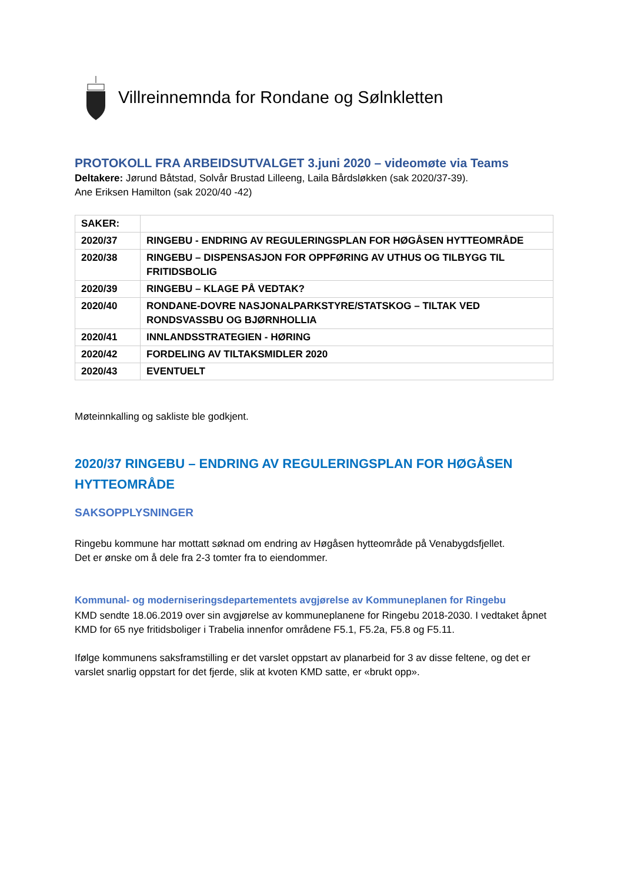Villreinnemnda for Rondane og Sølnkletten
PROTOKOLL FRA ARBEIDSUTVALGET 3.juni 2020 – videomøte via Teams
Deltakere: Jørund Båtstad, Solvår Brustad Lilleeng, Laila Bårdsløkken (sak 2020/37-39).
Ane Eriksen Hamilton (sak 2020/40 -42)
| SAKER: | |
| 2020/37 | RINGEBU - ENDRING AV REGULERINGSPLAN FOR HØGÅSEN HYTTEOMRÅDE |
| 2020/38 | RINGEBU – DISPENSASJON FOR OPPFØRING AV UTHUS OG TILBYGG TIL FRITIDSBOLIG |
| 2020/39 | RINGEBU – KLAGE PÅ VEDTAK? |
| 2020/40 | RONDANE-DOVRE NASJONALPARKSTYRE/STATSKOG – TILTAK VED RONDSVASSBU OG BJØRNHOLLIA |
| 2020/41 | INNLANDSSTRATEGIEN - HØRING |
| 2020/42 | FORDELING AV TILTAKSMIDLER 2020 |
| 2020/43 | EVENTUELT |
Møteinnkalling og sakliste ble godkjent.
2020/37 RINGEBU – ENDRING AV REGULERINGSPLAN FOR HØGÅSEN HYTTEOMRÅDE
SAKSOPPLYSNINGER
Ringebu kommune har mottatt søknad om endring av Høgåsen hytteområde på Venabygdsfjellet.
Det er ønske om å dele fra 2-3 tomter fra to eiendommer.
Kommunal- og moderniseringsdepartementets avgjørelse av Kommuneplanen for Ringebu
KMD sendte 18.06.2019 over sin avgjørelse av kommuneplanene for Ringebu 2018-2030. I vedtaket åpnet KMD for 65 nye fritidsboliger i Trabelia innenfor områdene F5.1, F5.2a, F5.8 og F5.11.
Ifølge kommunens saksframstilling er det varslet oppstart av planarbeid for 3 av disse feltene, og det er varslet snarlig oppstart for det fjerde, slik at kvoten KMD satte, er «brukt opp».